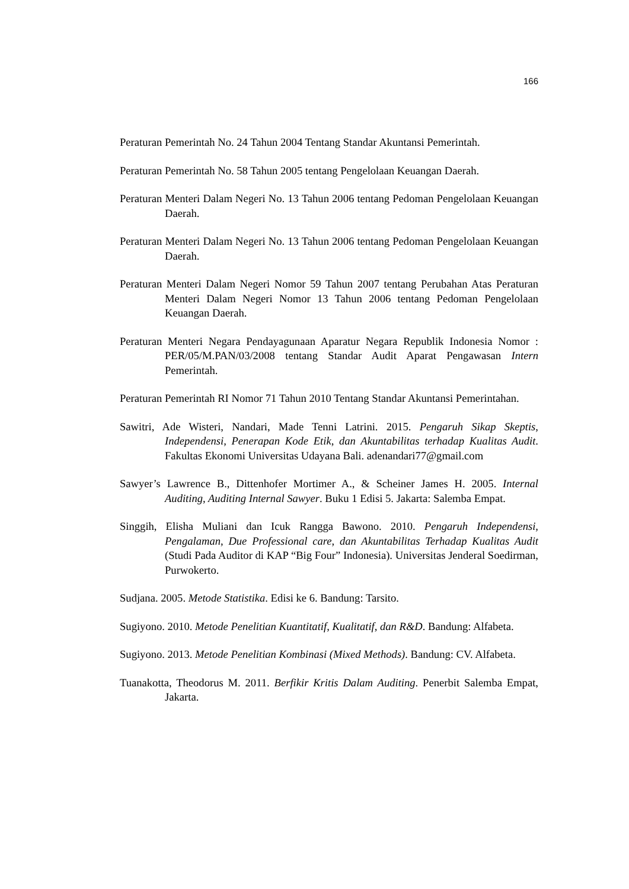166
Peraturan Pemerintah No. 24 Tahun 2004 Tentang Standar Akuntansi Pemerintah.
Peraturan Pemerintah No. 58 Tahun 2005 tentang Pengelolaan Keuangan Daerah.
Peraturan Menteri Dalam Negeri No. 13 Tahun 2006 tentang Pedoman Pengelolaan Keuangan Daerah.
Peraturan Menteri Dalam Negeri No. 13 Tahun 2006 tentang Pedoman Pengelolaan Keuangan Daerah.
Peraturan Menteri Dalam Negeri Nomor 59 Tahun 2007 tentang Perubahan Atas Peraturan Menteri Dalam Negeri Nomor 13 Tahun 2006 tentang Pedoman Pengelolaan Keuangan Daerah.
Peraturan Menteri Negara Pendayagunaan Aparatur Negara Republik Indonesia Nomor : PER/05/M.PAN/03/2008 tentang Standar Audit Aparat Pengawasan Intern Pemerintah.
Peraturan Pemerintah RI Nomor 71 Tahun 2010 Tentang Standar Akuntansi Pemerintahan.
Sawitri, Ade Wisteri, Nandari, Made Tenni Latrini. 2015. Pengaruh Sikap Skeptis, Independensi, Penerapan Kode Etik, dan Akuntabilitas terhadap Kualitas Audit. Fakultas Ekonomi Universitas Udayana Bali. adenandari77@gmail.com
Sawyer’s Lawrence B., Dittenhofer Mortimer A., & Scheiner James H. 2005. Internal Auditing, Auditing Internal Sawyer. Buku 1 Edisi 5. Jakarta: Salemba Empat.
Singgih, Elisha Muliani dan Icuk Rangga Bawono. 2010. Pengaruh Independensi, Pengalaman, Due Professional care, dan Akuntabilitas Terhadap Kualitas Audit (Studi Pada Auditor di KAP “Big Four” Indonesia). Universitas Jenderal Soedirman, Purwokerto.
Sudjana. 2005. Metode Statistika. Edisi ke 6. Bandung: Tarsito.
Sugiyono. 2010. Metode Penelitian Kuantitatif, Kualitatif, dan R&D. Bandung: Alfabeta.
Sugiyono. 2013. Metode Penelitian Kombinasi (Mixed Methods). Bandung: CV. Alfabeta.
Tuanakotta, Theodorus M. 2011. Berfikir Kritis Dalam Auditing. Penerbit Salemba Empat, Jakarta.